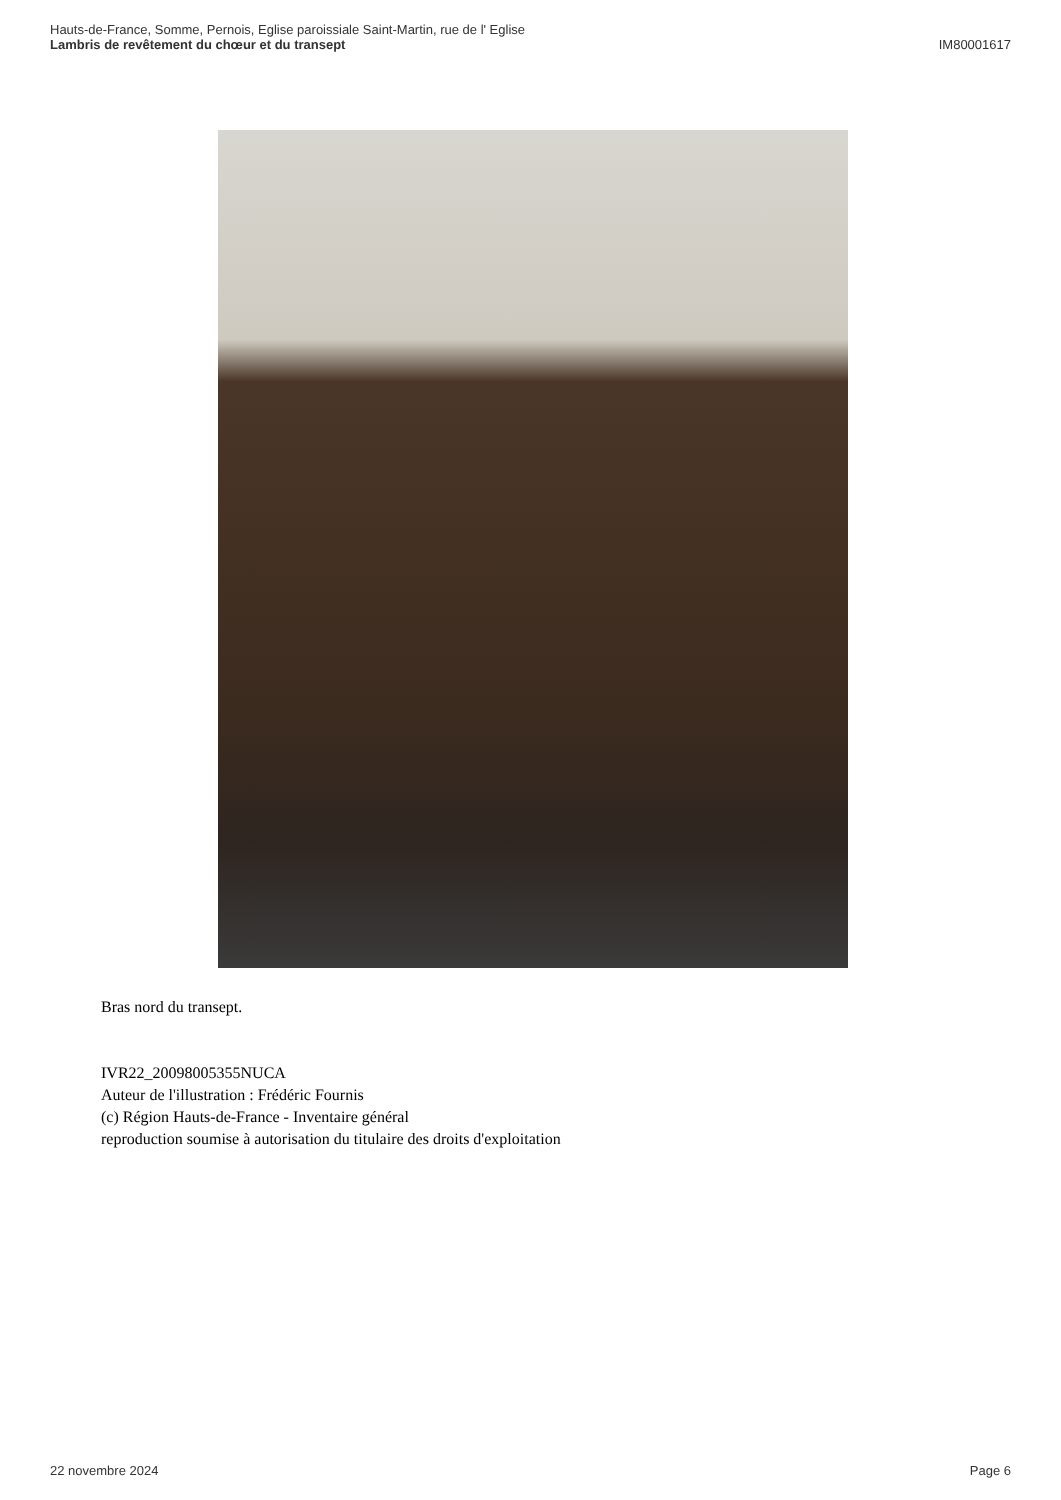Hauts-de-France, Somme, Pernois, Eglise paroissiale Saint-Martin, rue de l' Eglise
Lambris de revêtement du chœur et du transept
IM80001617
Bras nord du transept.
IVR22_20098005355NUCA
Auteur de l'illustration : Frédéric Fournis
(c) Région Hauts-de-France - Inventaire général
reproduction soumise à autorisation du titulaire des droits d'exploitation
22 novembre 2024 Page 6